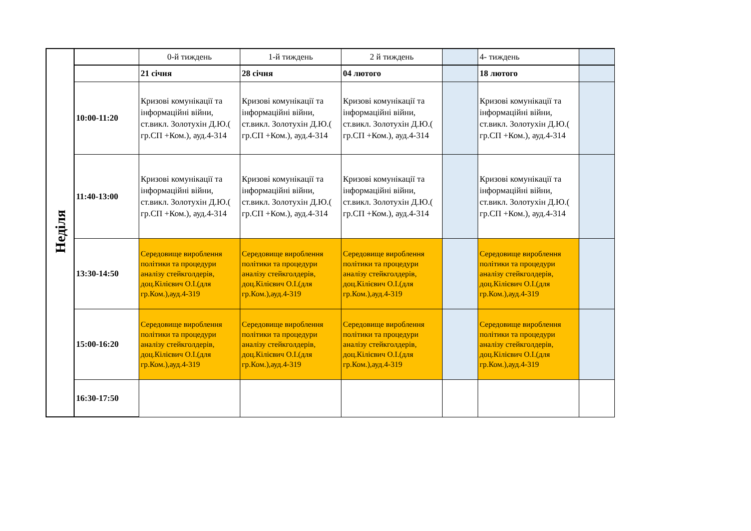| Неділя | | 0-й тиждень | 1-й тиждень | 2 й тиждень | | 4- тиждень | |
| | | 21 січня | 28 січня | 04 лютого | | 18 лютого | |
| | 10:00-11:20 | Кризові комунікації та інформаційні війни, ст.викл. Золотухін Д.Ю.( гр.СП +Ком.), ауд.4-314 | Кризові комунікації та інформаційні війни, ст.викл. Золотухін Д.Ю.( гр.СП +Ком.), ауд.4-314 | Кризові комунікації та інформаційні війни, ст.викл. Золотухін Д.Ю.( гр.СП +Ком.), ауд.4-314 | | Кризові комунікації та інформаційні війни, ст.викл. Золотухін Д.Ю.( гр.СП +Ком.), ауд.4-314 | |
| | 11:40-13:00 | Кризові комунікації та інформаційні війни, ст.викл. Золотухін Д.Ю.( гр.СП +Ком.), ауд.4-314 | Кризові комунікації та інформаційні війни, ст.викл. Золотухін Д.Ю.( гр.СП +Ком.), ауд.4-314 | Кризові комунікації та інформаційні війни, ст.викл. Золотухін Д.Ю.( гр.СП +Ком.), ауд.4-314 | | Кризові комунікації та інформаційні війни, ст.викл. Золотухін Д.Ю.( гр.СП +Ком.), ауд.4-314 | |
| | 13:30-14:50 | Середовище вироблення політики та процедури аналізу стейкголдерів, доц.Кілієвич О.І.(для гр.Ком.),ауд.4-319 | Середовище вироблення політики та процедури аналізу стейкголдерів, доц.Кілієвич О.І.(для гр.Ком.),ауд.4-319 | Середовище вироблення політики та процедури аналізу стейкголдерів, доц.Кілієвич О.І.(для гр.Ком.),ауд.4-319 | | Середовище вироблення політики та процедури аналізу стейкголдерів, доц.Кілієвич О.І.(для гр.Ком.),ауд.4-319 | |
| | 15:00-16:20 | Середовище вироблення політики та процедури аналізу стейкголдерів, доц.Кілієвич О.І.(для гр.Ком.),ауд.4-319 | Середовище вироблення політики та процедури аналізу стейкголдерів, доц.Кілієвич О.І.(для гр.Ком.),ауд.4-319 | Середовище вироблення політики та процедури аналізу стейкголдерів, доц.Кілієвич О.І.(для гр.Ком.),ауд.4-319 | | Середовище вироблення політики та процедури аналізу стейкголдерів, доц.Кілієвич О.І.(для гр.Ком.),ауд.4-319 | |
| | 16:30-17:50 | | | | | | |